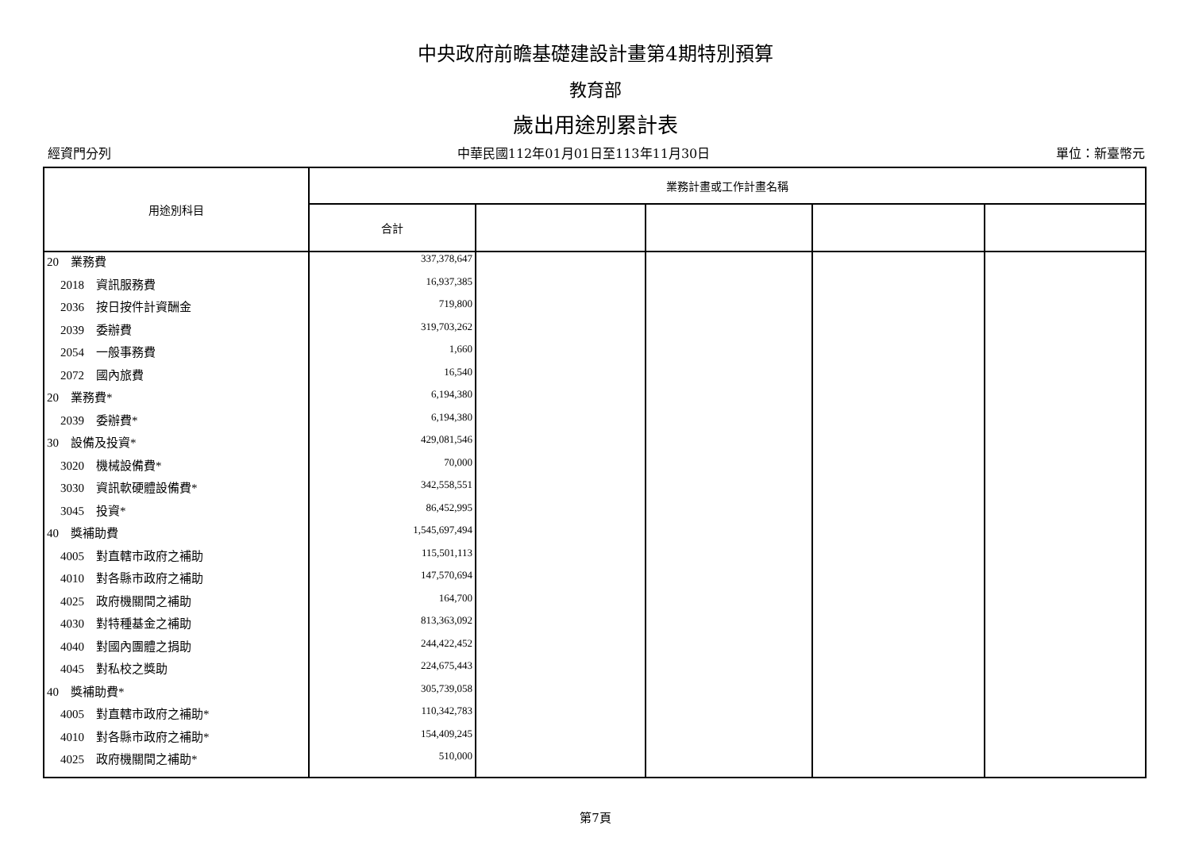中央政府前瞻基礎建設計畫第4期特別預算
教育部
歲出用途別累計表
經資門分列 中華民國112年01月01日至113年11月30日 單位：新臺幣元
| 用途別科目 | 業務計畫或工作計畫名稱 | | | | |
| --- | --- | --- | --- | --- | --- |
| | 合計 | | | | |
| 20 業務費 | 337,378,647 | | | | |
| 2018 資訊服務費 | 16,937,385 | | | | |
| 2036 按日按件計資酬金 | 719,800 | | | | |
| 2039 委辦費 | 319,703,262 | | | | |
| 2054 一般事務費 | 1,660 | | | | |
| 2072 國內旅費 | 16,540 | | | | |
| 20 業務費* | 6,194,380 | | | | |
| 2039 委辦費* | 6,194,380 | | | | |
| 30 設備及投資* | 429,081,546 | | | | |
| 3020 機械設備費* | 70,000 | | | | |
| 3030 資訊軟硬體設備費* | 342,558,551 | | | | |
| 3045 投資* | 86,452,995 | | | | |
| 40 獎補助費 | 1,545,697,494 | | | | |
| 4005 對直轄市政府之補助 | 115,501,113 | | | | |
| 4010 對各縣市政府之補助 | 147,570,694 | | | | |
| 4025 政府機關間之補助 | 164,700 | | | | |
| 4030 對特種基金之補助 | 813,363,092 | | | | |
| 4040 對國內團體之捐助 | 244,422,452 | | | | |
| 4045 對私校之獎助 | 224,675,443 | | | | |
| 40 獎補助費* | 305,739,058 | | | | |
| 4005 對直轄市政府之補助* | 110,342,783 | | | | |
| 4010 對各縣市政府之補助* | 154,409,245 | | | | |
| 4025 政府機關間之補助* | 510,000 | | | | |
第7頁